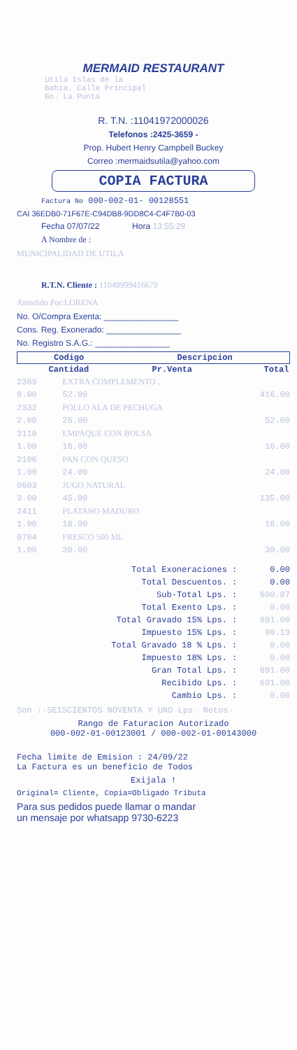MERMAID RESTAURANT
Utila Islas de la
Bahia. Calle Principal
Bo. La Punta
R. T.N. :11041972000026
Telefonos :2425-3659 -
Prop. Hubert Henry Campbell Buckey
Correo :mermaidsutila@yahoo.com
COPIA FACTURA
Factura No 000-002-01- 00128551
CAI 36EDB0-71F67E-C94DB8-9DD8C4-C4F7B0-03
Fecha 07/07/22 Hora 13:55:29
A Nombre de :
MUNICIPALIDAD DE UTILA
R.T.N. Cliente : 11049999416679
Atendido Por:LORENA
No. O/Compra Exenta: ________________
Cons. Reg. Exonerado: ________________
No. Registro S.A.G.: ________________
| Codigo | Descripcion | |
| --- | --- | --- |
| Cantidad | Pr.Venta | Total |
| 2369 | EXTRA COMPLEMENTO , | |
| 8.00 | 52.00 | 416.00 |
| 2332 | POLLO ALA DE PECHUGA | |
| 2.00 | 26.00 | 52.00 |
| 3110 | EMPAQUE CON BOLSA | |
| 1.00 | 16.00 | 16.00 |
| 2106 | PAN CON QUESO | |
| 1.00 | 24.00 | 24.00 |
| 0603 | JUGO NATURAL | |
| 3.00 | 45.00 | 135.00 |
| 2411 | PLATANO MADURO | |
| 1.00 | 18.00 | 18.00 |
| 0704 | FRESCO 500 ML | |
| 1.00 | 30.00 | 30.00 |
| Total Exoneraciones : | 0.00 |
| Total Descuentos. : | 0.00 |
| Sub-Total Lps. : | 600.87 |
| Total Exento Lps. : | 0.00 |
| Total Gravado 15% Lps. : | 691.00 |
| Impuesto 15% Lps. : | 90.13 |
| Total Gravado 18 % Lps. : | 0.00 |
| Impuesto 18% Lps. : | 0.00 |
| Gran Total Lps. : | 691.00 |
| Recibido Lps. : | 691.00 |
| Cambio Lps. : | 0.00 |
Son :-SEISCIENTOS NOVENTA Y UNO Lps. Netos-
Rango de Faturacion Autorizado
000-002-01-00123001 / 000-002-01-00143000
Fecha limite de Emision : 24/09/22
La Factura es un beneficio de Todos
Exijala !
Original= Cliente, Copia=Obligado Tributa
Para sus pedidos puede llamar o mandar
un mensaje por whatsapp 9730-6223